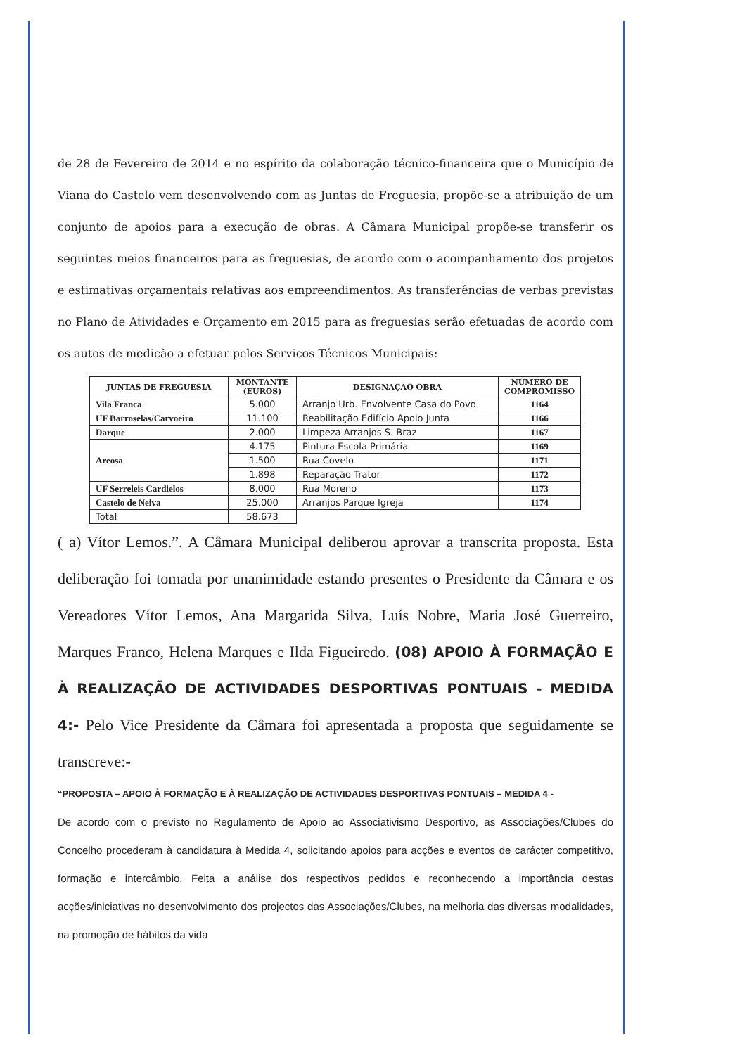de 28 de Fevereiro de 2014 e no espírito da colaboração técnico-financeira que o Município de Viana do Castelo vem desenvolvendo com as Juntas de Freguesia, propõe-se a atribuição de um conjunto de apoios para a execução de obras. A Câmara Municipal propõe-se transferir os seguintes meios financeiros para as freguesias, de acordo com o acompanhamento dos projetos e estimativas orçamentais relativas aos empreendimentos. As transferências de verbas previstas no Plano de Atividades e Orçamento em 2015 para as freguesias serão efetuadas de acordo com os autos de medição a efetuar pelos Serviços Técnicos Municipais:
| JUNTAS DE FREGUESIA | MONTANTE (EUROS) | DESIGNAÇÃO OBRA | NÚMERO DE COMPROMISSO |
| --- | --- | --- | --- |
| Vila Franca | 5.000 | Arranjo Urb. Envolvente Casa do Povo | 1164 |
| UF Barroselas/Carvoeiro | 11.100 | Reabilitação Edifício Apoio Junta | 1166 |
| Darque | 2.000 | Limpeza Arranjos S. Braz | 1167 |
| Areosa | 4.175 | Pintura Escola Primária | 1169 |
| | 1.500 | Rua Covelo | 1171 |
| | 1.898 | Reparação Trator | 1172 |
| UF Serreleis Cardielos | 8.000 | Rua Moreno | 1173 |
| Castelo de Neiva | 25.000 | Arranjos Parque Igreja | 1174 |
| Total | 58.673 | | |
( a) Vítor Lemos.”. A Câmara Municipal deliberou aprovar a transcrita proposta. Esta deliberação foi tomada por unanimidade estando presentes o Presidente da Câmara e os Vereadores Vítor Lemos, Ana Margarida Silva, Luís Nobre, Maria José Guerreiro, Marques Franco, Helena Marques e Ilda Figueiredo. (08) APOIO À FORMAÇÃO E À REALIZAÇÃO DE ACTIVIDADES DESPORTIVAS PONTUAIS - MEDIDA 4:- Pelo Vice Presidente da Câmara foi apresentada a proposta que seguidamente se transcreve:-
“PROPOSTA – APOIO À FORMAÇÃO E À REALIZAÇÃO DE ACTIVIDADES DESPORTIVAS PONTUAIS – MEDIDA 4 -
De acordo com o previsto no Regulamento de Apoio ao Associativismo Desportivo, as Associações/Clubes do Concelho procederam à candidatura à Medida 4, solicitando apoios para acções e eventos de carácter competitivo, formação e intercâmbio. Feita a análise dos respectivos pedidos e reconhecendo a importância destas acções/iniciativas no desenvolvimento dos projectos das Associações/Clubes, na melhoria das diversas modalidades, na promoção de hábitos da vida